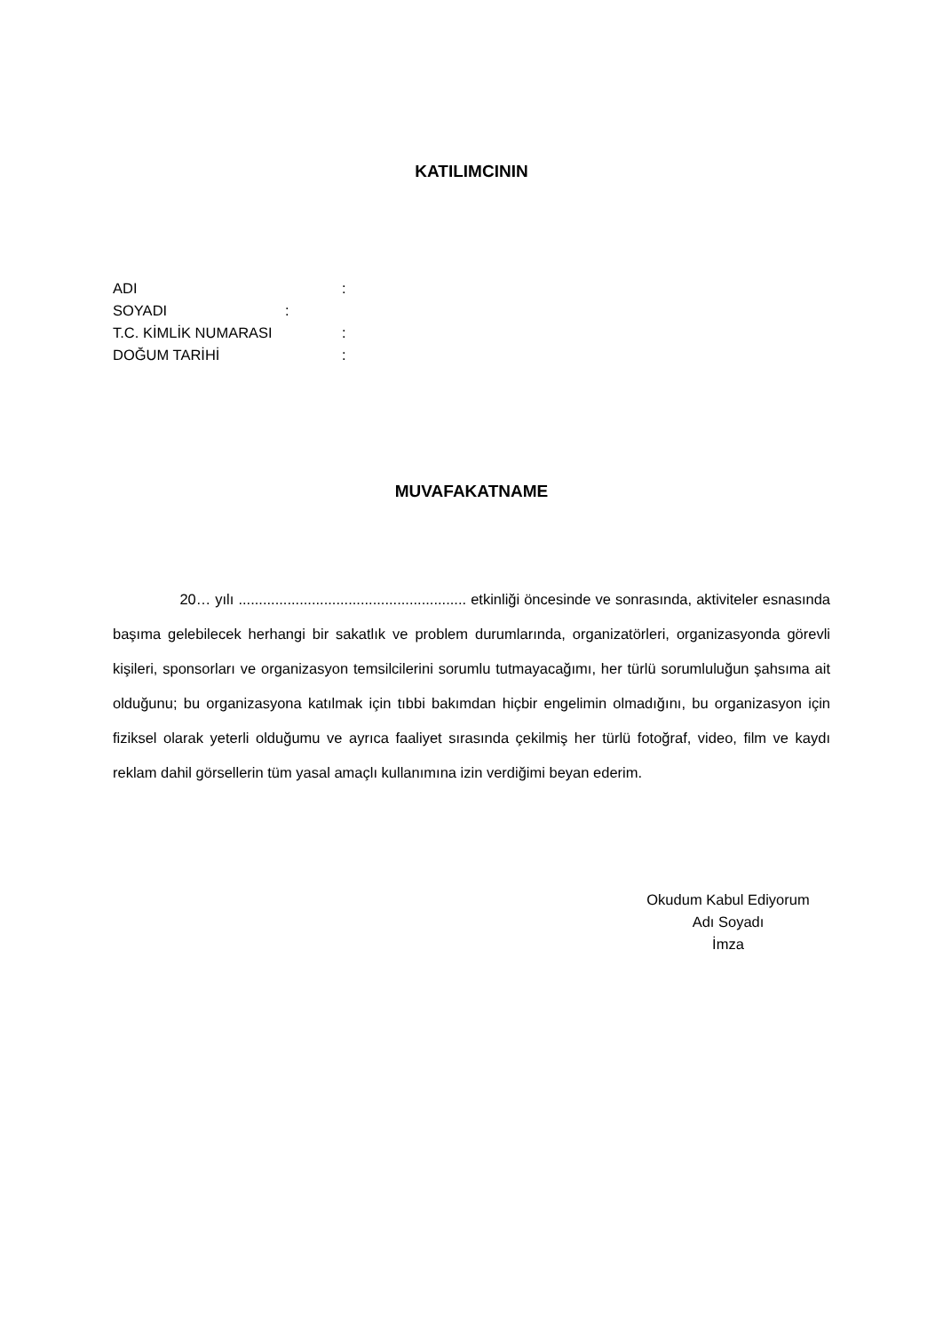KATILIMCININ
ADI:
SOYADI:
T.C. KİMLİK NUMARASI:
DOĞUM TARİHİ:
MUVAFAKATNAME
20… yılı ........................................................ etkinliği öncesinde ve sonrasında, aktiviteler esnasında başıma gelebilecek herhangi bir sakatlık ve problem durumlarında, organizatörleri, organizasyonda görevli kişileri, sponsorları ve organizasyon temsilcilerini sorumlu tutmayacağımı, her türlü sorumluluğun şahsıma ait olduğunu; bu organizasyona katılmak için tıbbi bakımdan hiçbir engelimin olmadığını, bu organizasyon için fiziksel olarak yeterli olduğumu ve ayrıca faaliyet sırasında çekilmiş her türlü fotoğraf, video, film ve kaydı reklam dahil görsellerin tüm yasal amaçlı kullanımına izin verdiğimi beyan ederim.
Okudum Kabul Ediyorum
Adı Soyadı
İmza